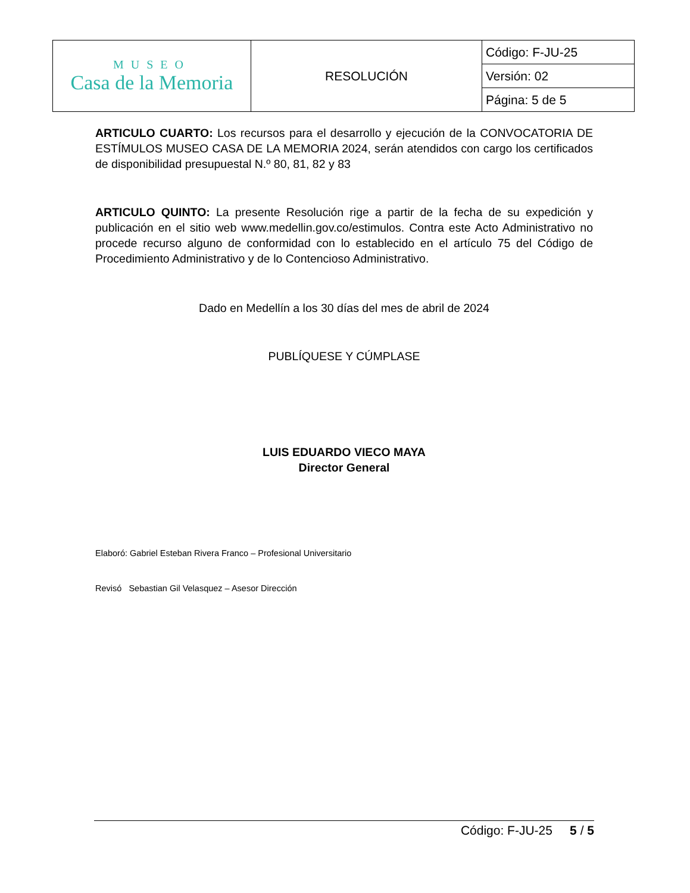| MUSEO Casa de la Memoria | RESOLUCIÓN | Código: F-JU-25 |
| | | Versión: 02 |
| | | Página: 5 de 5 |
ARTICULO CUARTO: Los recursos para el desarrollo y ejecución de la CONVOCATORIA DE ESTÍMULOS MUSEO CASA DE LA MEMORIA 2024, serán atendidos con cargo los certificados de disponibilidad presupuestal N.º 80, 81, 82 y 83
ARTICULO QUINTO: La presente Resolución rige a partir de la fecha de su expedición y publicación en el sitio web www.medellin.gov.co/estimulos. Contra este Acto Administrativo no procede recurso alguno de conformidad con lo establecido en el artículo 75 del Código de Procedimiento Administrativo y de lo Contencioso Administrativo.
Dado en Medellín a los 30 días del mes de abril de 2024
PUBLÍQUESE Y CÚMPLASE
LUIS EDUARDO VIECO MAYA
Director General
Elaboró: Gabriel Esteban Rivera Franco – Profesional Universitario
Revisó Sebastian Gil Velasquez – Asesor Dirección
Código: F-JU-25 5 / 5